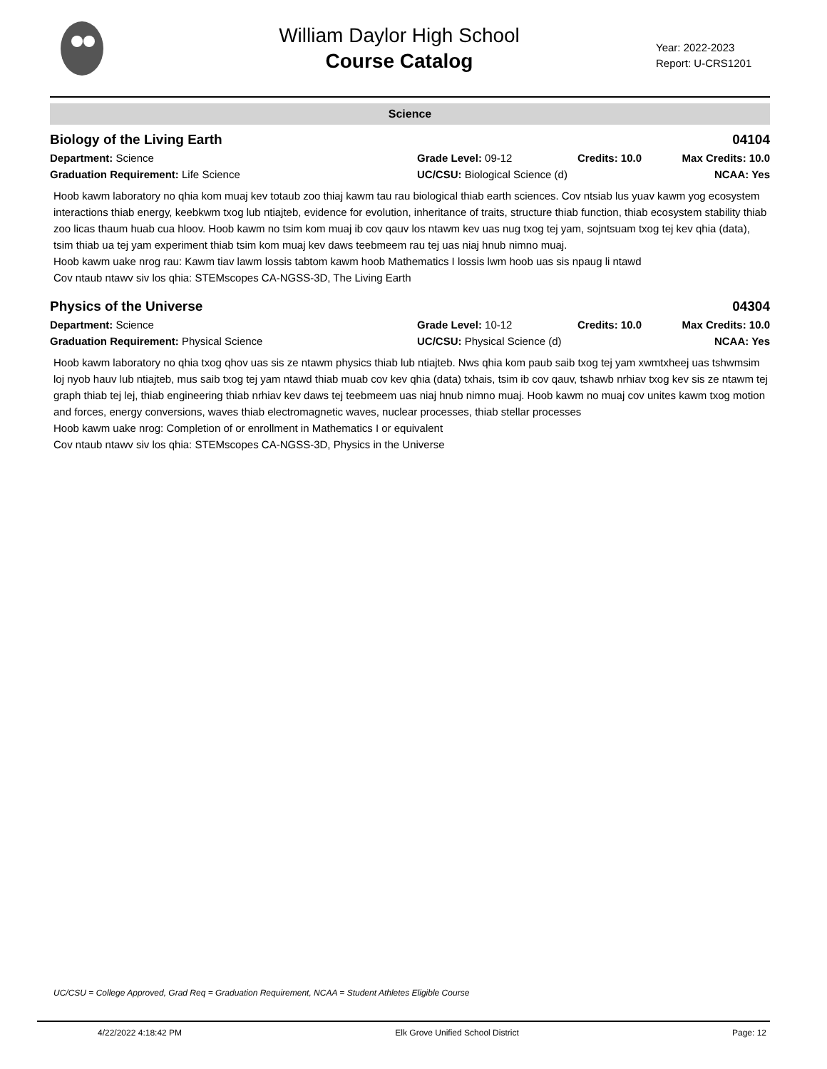William Daylor High School
Course Catalog
Year: 2022-2023
Report: U-CRS1201
Science
Biology of the Living Earth 04104
Department: Science Grade Level: 09-12 Credits: 10.0 Max Credits: 10.0
Graduation Requirement: Life Science UC/CSU: Biological Science (d) NCAA: Yes
Hoob kawm laboratory no qhia kom muaj kev totaub zoo thiaj kawm tau rau biological thiab earth sciences. Cov ntsiab lus yuav kawm yog ecosystem interactions thiab energy, keebkwm txog lub ntiajteb, evidence for evolution, inheritance of traits, structure thiab function, thiab ecosystem stability thiab zoo licas thaum huab cua hloov. Hoob kawm no tsim kom muaj ib cov qauv los ntawm kev uas nug txog tej yam, sojntsuam txog tej kev qhia (data), tsim thiab ua tej yam experiment thiab tsim kom muaj kev daws teebmeem rau tej uas niaj hnub nimno muaj.
Hoob kawm uake nrog rau: Kawm tiav lawm lossis tabtom kawm hoob Mathematics I lossis lwm hoob uas sis npaug li ntawd
Cov ntaub ntawv siv los qhia: STEMscopes CA-NGSS-3D, The Living Earth
Physics of the Universe 04304
Department: Science Grade Level: 10-12 Credits: 10.0 Max Credits: 10.0
Graduation Requirement: Physical Science UC/CSU: Physical Science (d) NCAA: Yes
Hoob kawm laboratory no qhia txog qhov uas sis ze ntawm physics thiab lub ntiajteb. Nws qhia kom paub saib txog tej yam xwmtxheej uas tshwmsim loj nyob hauv lub ntiajteb, mus saib txog tej yam ntawd thiab muab cov kev qhia (data) txhais, tsim ib cov qauv, tshawb nrhiav txog kev sis ze ntawm tej graph thiab tej lej, thiab engineering thiab nrhiav kev daws tej teebmeem uas niaj hnub nimno muaj. Hoob kawm no muaj cov unites kawm txog motion and forces, energy conversions, waves thiab electromagnetic waves, nuclear processes, thiab stellar processes
Hoob kawm uake nrog: Completion of or enrollment in Mathematics I or equivalent
Cov ntaub ntawv siv los qhia: STEMscopes CA-NGSS-3D, Physics in the Universe
UC/CSU = College Approved, Grad Req = Graduation Requirement, NCAA = Student Athletes Eligible Course
4/22/2022 4:18:42 PM Elk Grove Unified School District Page: 12